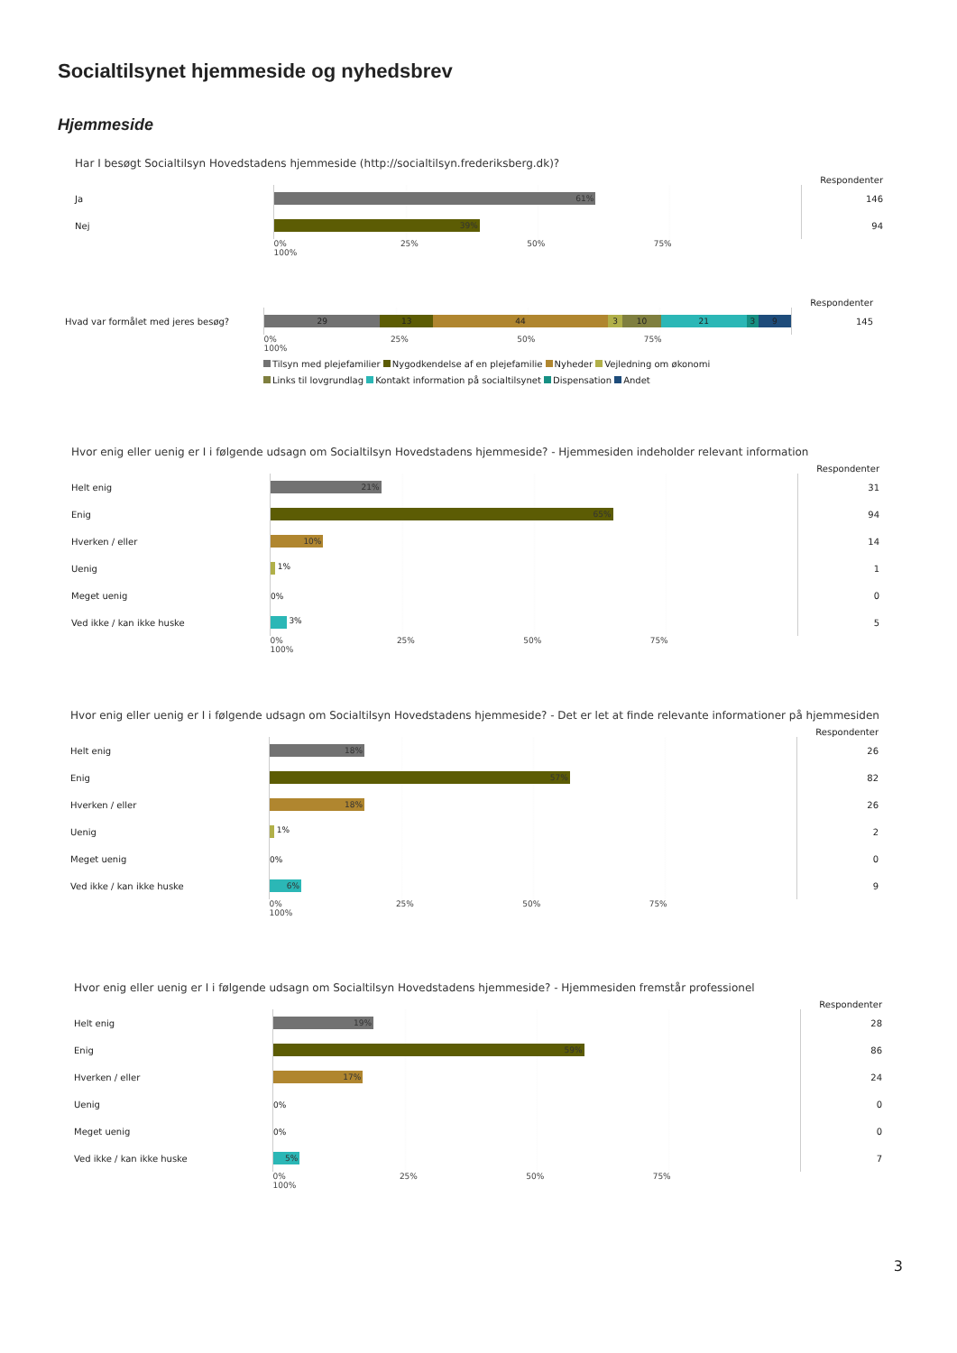Socialtilsynet hjemmeside og nyhedsbrev
Hjemmeside
Har I besøgt Socialtilsyn Hovedstadens hjemmeside (http://socialtilsyn.frederiksberg.dk)?
| | | Respondenter |
| Ja | 61% | 146 |
| Nej | 39% | 94 |
| | 0% 25% 50% 75% 100% | |
| | | Respondenter |
| Hvad var formålet med jeres besøg? | 29 13 44 3 10 21 3 9 | 145 |
| | 0% 25% 50% 75% 100% | |
Tilsyn med plejefamilier Nygodkendelse af en plejefamilie Nyheder Vejledning om økonomi
Links til lovgrundlag Kontakt information på socialtilsynet Dispensation Andet
Hvor enig eller uenig er I i følgende udsagn om Socialtilsyn Hovedstadens hjemmeside? - Hjemmesiden indeholder relevant information
| | | Respondenter |
| Helt enig | 21% | 31 |
| Enig | 65% | 94 |
| Hverken / eller | 10% | 14 |
| Uenig | 1% | 1 |
| Meget uenig | 0% | 0 |
| Ved ikke / kan ikke huske | 3% | 5 |
| | 0% 25% 50% 75% 100% | |
Hvor enig eller uenig er I i følgende udsagn om Socialtilsyn Hovedstadens hjemmeside? - Det er let at finde relevante informationer på hjemmesiden
| | | Respondenter |
| Helt enig | 18% | 26 |
| Enig | 57% | 82 |
| Hverken / eller | 18% | 26 |
| Uenig | 1% | 2 |
| Meget uenig | 0% | 0 |
| Ved ikke / kan ikke huske | 6% | 9 |
| | 0% 25% 50% 75% 100% | |
Hvor enig eller uenig er I i følgende udsagn om Socialtilsyn Hovedstadens hjemmeside? - Hjemmesiden fremstår professionel
| | | Respondenter |
| Helt enig | 19% | 28 |
| Enig | 59% | 86 |
| Hverken / eller | 17% | 24 |
| Uenig | 0% | 0 |
| Meget uenig | 0% | 0 |
| Ved ikke / kan ikke huske | 5% | 7 |
| | 0% 25% 50% 75% 100% | |
3